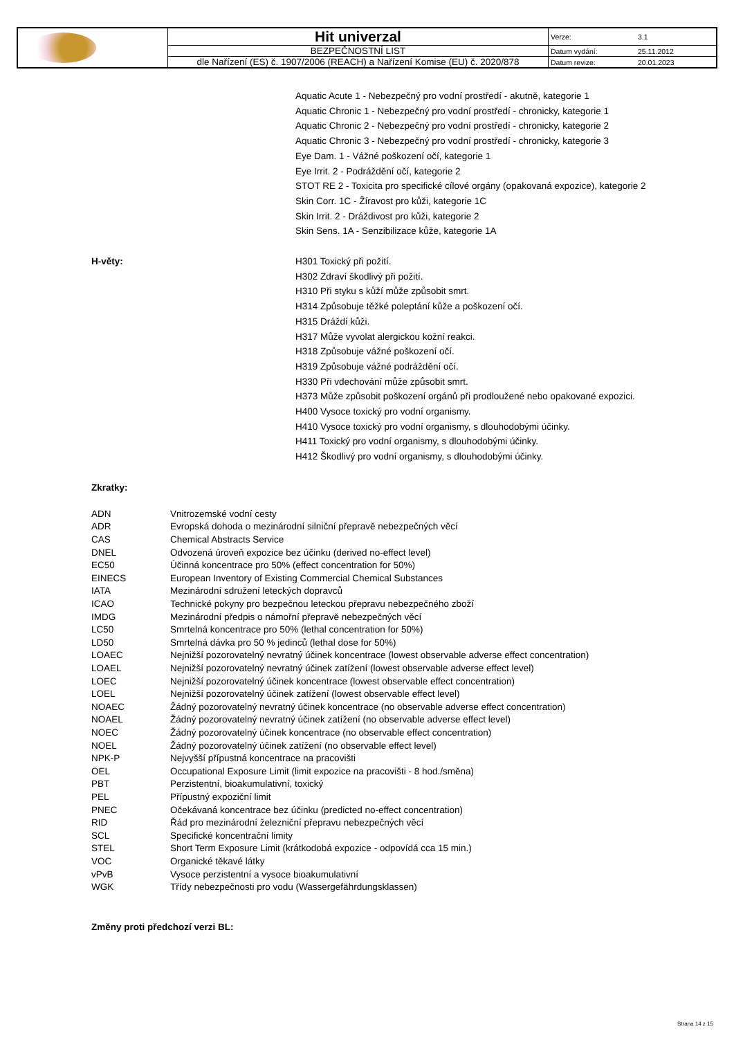| | Hit univerzal | Verze: | 3.1 |
| | BEZPEČNOSTNÍ LIST | Datum vydání: | 25.11.2012 |
| | dle Nařízení (ES) č. 1907/2006 (REACH) a Nařízení Komise (EU) č. 2020/878 | Datum revize: | 20.01.2023 |
Aquatic Acute 1 - Nebezpečný pro vodní prostředí - akutně, kategorie 1
Aquatic Chronic 1 - Nebezpečný pro vodní prostředí - chronicky, kategorie 1
Aquatic Chronic 2 - Nebezpečný pro vodní prostředí - chronicky, kategorie 2
Aquatic Chronic 3 - Nebezpečný pro vodní prostředí - chronicky, kategorie 3
Eye Dam. 1 - Vážné poškození očí, kategorie 1
Eye Irrit. 2 - Podráždění očí, kategorie 2
STOT RE 2 - Toxicita pro specifické cílové orgány (opakovaná expozice), kategorie 2
Skin Corr. 1C - Žíravost pro kůži, kategorie 1C
Skin Irrit. 2 - Dráždivost pro kůži, kategorie 2
Skin Sens. 1A - Senzibilizace kůže, kategorie 1A
H-věty: H301 Toxický při požití.
H302 Zdraví škodlivý při požití.
H310 Při styku s kůží může způsobit smrt.
H314 Způsobuje těžké poleptání kůže a poškození očí.
H315 Dráždí kůži.
H317 Může vyvolat alergickou kožní reakci.
H318 Způsobuje vážné poškození očí.
H319 Způsobuje vážné podráždění očí.
H330 Při vdechování může způsobit smrt.
H373 Může způsobit poškození orgánů při prodloužené nebo opakované expozici.
H400 Vysoce toxický pro vodní organismy.
H410 Vysoce toxický pro vodní organismy, s dlouhodobými účinky.
H411 Toxický pro vodní organismy, s dlouhodobými účinky.
H412 Škodlivý pro vodní organismy, s dlouhodobými účinky.
Zkratky:
| ADN | Vnitrozemské vodní cesty |
| ADR | Evropská dohoda o mezinárodní silniční přepravě nebezpečných věcí |
| CAS | Chemical Abstracts Service |
| DNEL | Odvozená úroveň expozice bez účinku (derived no-effect level) |
| EC50 | Účinná koncentrace pro 50% (effect concentration for 50%) |
| EINECS | European Inventory of Existing Commercial Chemical Substances |
| IATA | Mezinárodní sdružení leteckých dopravců |
| ICAO | Technické pokyny pro bezpečnou leteckou přepravu nebezpečného zboží |
| IMDG | Mezinárodní předpis o námořní přepravě nebezpečných věcí |
| LC50 | Smrtelná koncentrace pro 50% (lethal concentration for 50%) |
| LD50 | Smrtelná dávka pro 50 % jedinců (lethal dose for 50%) |
| LOAEC | Nejnižší pozorovatelný nevratný účinek koncentrace (lowest observable adverse effect concentration) |
| LOAEL | Nejnižší pozorovatelný nevratný účinek zatížení (lowest observable adverse effect level) |
| LOEC | Nejnižší pozorovatelný účinek koncentrace (lowest observable effect concentration) |
| LOEL | Nejnižší pozorovatelný účinek zatížení (lowest observable effect level) |
| NOAEC | Žádný pozorovatelný nevratný účinek koncentrace (no observable adverse effect concentration) |
| NOAEL | Žádný pozorovatelný nevratný účinek zatížení (no observable adverse effect level) |
| NOEC | Žádný pozorovatelný účinek koncentrace (no observable effect concentration) |
| NOEL | Žádný pozorovatelný účinek zatížení (no observable effect level) |
| NPK-P | Nejvyšší přípustná koncentrace na pracovišti |
| OEL | Occupational Exposure Limit (limit expozice na pracovišti - 8 hod./směna) |
| PBT | Perzistentní, bioakumulativní, toxický |
| PEL | Přípustný expoziční limit |
| PNEC | Očekávaná koncentrace bez účinku (predicted no-effect concentration) |
| RID | Řád pro mezinárodní železniční přepravu nebezpečných věcí |
| SCL | Specifické koncentrační limity |
| STEL | Short Term Exposure Limit (krátkodobá expozice - odpovídá cca 15 min.) |
| VOC | Organické těkavé látky |
| vPvB | Vysoce perzistentní a vysoce bioakumulativní |
| WGK | Třídy nebezpečnosti pro vodu (Wassergefährdungsklassen) |
Změny proti předchozí verzi BL:
Strana 14 z 15